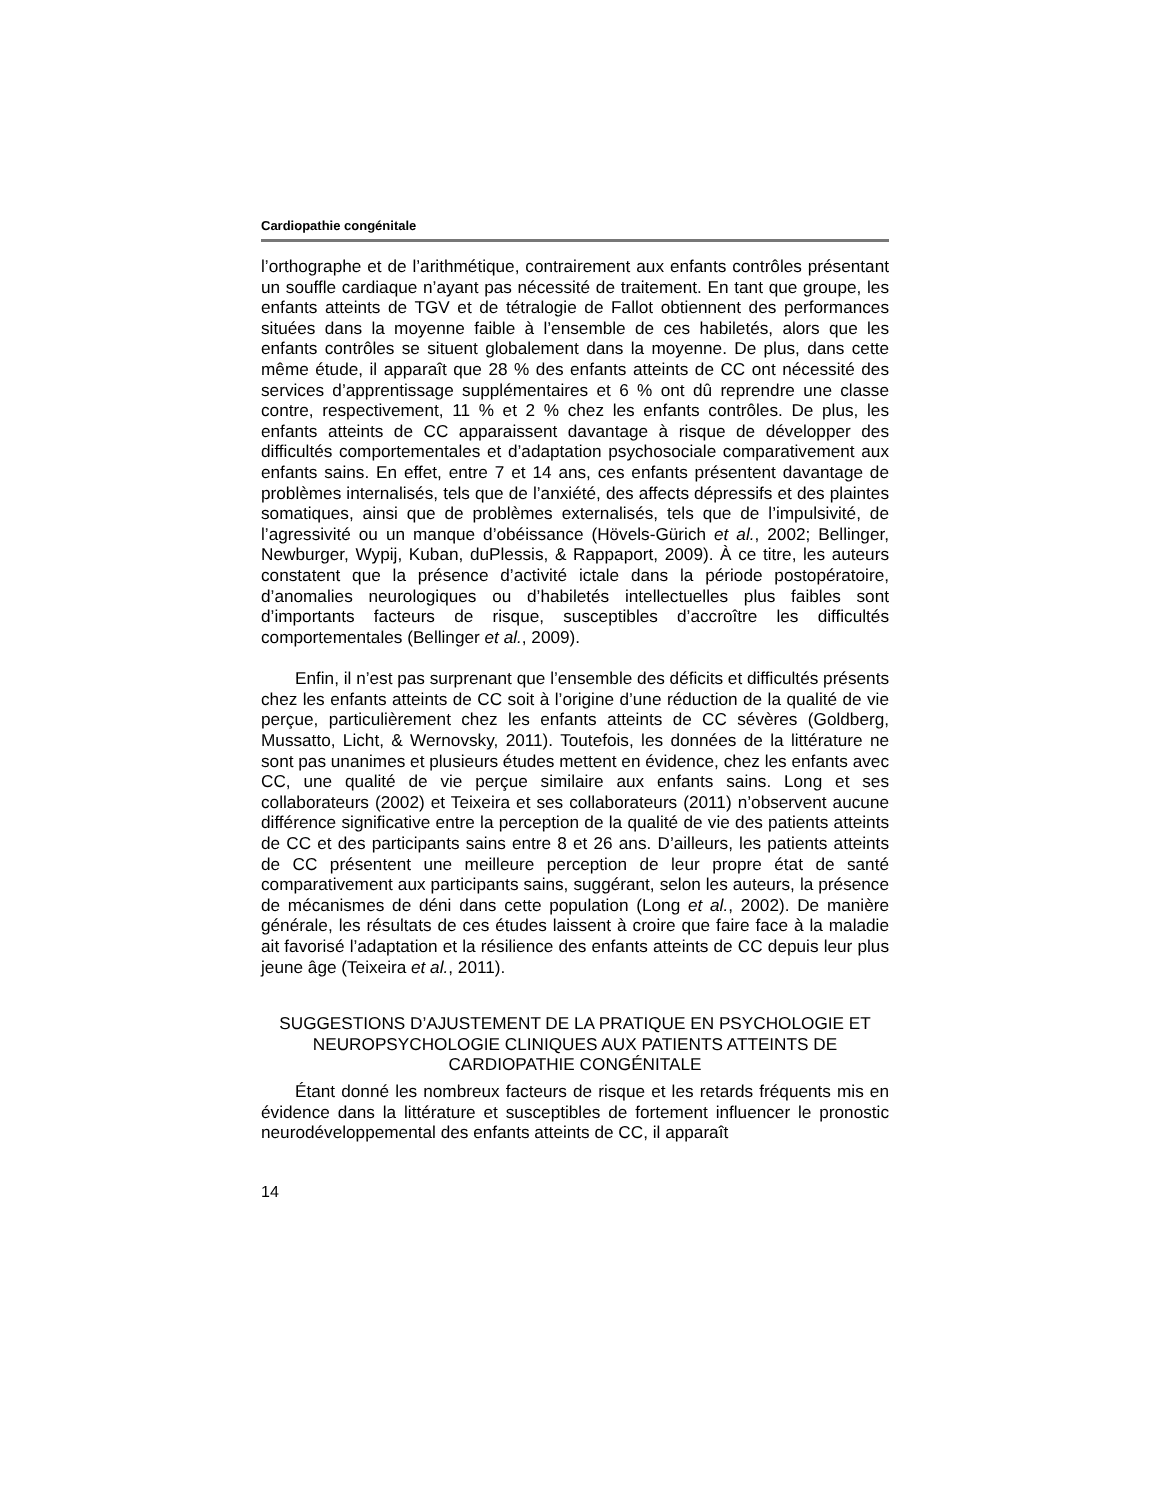Cardiopathie congénitale
l’orthographe et de l’arithmétique, contrairement aux enfants contrôles présentant un souffle cardiaque n’ayant pas nécessité de traitement. En tant que groupe, les enfants atteints de TGV et de tétralogie de Fallot obtiennent des performances situées dans la moyenne faible à l’ensemble de ces habiletés, alors que les enfants contrôles se situent globalement dans la moyenne. De plus, dans cette même étude, il apparaît que 28 % des enfants atteints de CC ont nécessité des services d’apprentissage supplémentaires et 6 % ont dû reprendre une classe contre, respectivement, 11 % et 2 % chez les enfants contrôles. De plus, les enfants atteints de CC apparaissent davantage à risque de développer des difficultés comportementales et d’adaptation psychosociale comparativement aux enfants sains. En effet, entre 7 et 14 ans, ces enfants présentent davantage de problèmes internalisés, tels que de l’anxiété, des affects dépressifs et des plaintes somatiques, ainsi que de problèmes externalisés, tels que de l’impulsivité, de l’agressivité ou un manque d’obéissance (Hövels-Gürich et al., 2002; Bellinger, Newburger, Wypij, Kuban, duPlessis, & Rappaport, 2009). À ce titre, les auteurs constatent que la présence d’activité ictale dans la période postopératoire, d’anomalies neurologiques ou d’habiletés intellectuelles plus faibles sont d’importants facteurs de risque, susceptibles d’accroître les difficultés comportementales (Bellinger et al., 2009).
Enfin, il n’est pas surprenant que l’ensemble des déficits et difficultés présents chez les enfants atteints de CC soit à l’origine d’une réduction de la qualité de vie perçue, particulièrement chez les enfants atteints de CC sévères (Goldberg, Mussatto, Licht, & Wernovsky, 2011). Toutefois, les données de la littérature ne sont pas unanimes et plusieurs études mettent en évidence, chez les enfants avec CC, une qualité de vie perçue similaire aux enfants sains. Long et ses collaborateurs (2002) et Teixeira et ses collaborateurs (2011) n’observent aucune différence significative entre la perception de la qualité de vie des patients atteints de CC et des participants sains entre 8 et 26 ans. D’ailleurs, les patients atteints de CC présentent une meilleure perception de leur propre état de santé comparativement aux participants sains, suggérant, selon les auteurs, la présence de mécanismes de déni dans cette population (Long et al., 2002). De manière générale, les résultats de ces études laissent à croire que faire face à la maladie ait favorisé l’adaptation et la résilience des enfants atteints de CC depuis leur plus jeune âge (Teixeira et al., 2011).
SUGGESTIONS D’AJUSTEMENT DE LA PRATIQUE EN PSYCHOLOGIE ET NEUROPSYCHOLOGIE CLINIQUES AUX PATIENTS ATTEINTS DE CARDIOPATHIE CONGÉNITALE
Étant donné les nombreux facteurs de risque et les retards fréquents mis en évidence dans la littérature et susceptibles de fortement influencer le pronostic neurodéveloppemental des enfants atteints de CC, il apparaît
14